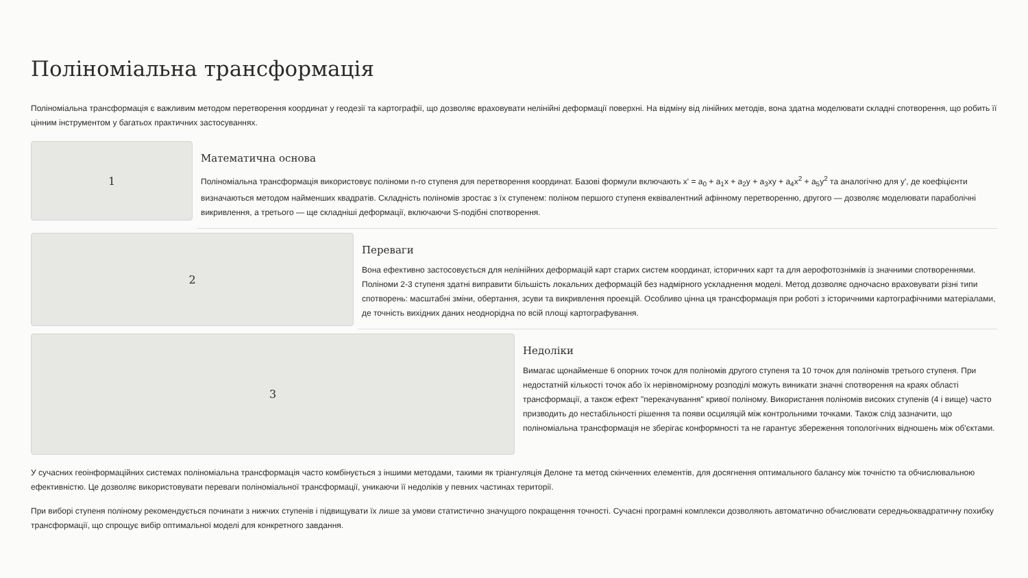Поліноміальна трансформація
Поліноміальна трансформація є важливим методом перетворення координат у геодезії та картографії, що дозволяє враховувати нелінійні деформації поверхні. На відміну від лінійних методів, вона здатна моделювати складні спотворення, що робить її цінним інструментом у багатьох практичних застосуваннях.
1
Математична основа
Поліноміальна трансформація використовує поліноми n-го ступеня для перетворення координат. Базові формули включають x' = a<sub>0</sub> + a<sub>1</sub>x + a<sub>2</sub>y + a<sub>3</sub>xy + a<sub>4</sub>x<sup>2</sup> + a<sub>5</sub>y<sup>2</sup> та аналогічно для y', де коефіцієнти визначаються методом найменших квадратів. Складність поліномів зростає з їх ступенем: поліном першого ступеня еквівалентний афінному перетворенню, другого — дозволяє моделювати параболічні викривлення, а третього — ще складніші деформації, включаючи S-подібні спотворення.
2
Переваги
Вона ефективно застосовується для нелінійних деформацій карт старих систем координат, історичних карт та для аерофотознімків із значними спотвореннями. Поліноми 2-3 ступеня здатні виправити більшість локальних деформацій без надмірного ускладнення моделі. Метод дозволяє одночасно враховувати різні типи спотворень: масштабні зміни, обертання, зсуви та викривлення проекцій. Особливо цінна ця трансформація при роботі з історичними картографічними матеріалами, де точність вихідних даних неоднорідна по всій площі картографування.
3
Недоліки
Вимагає щонайменше 6 опорних точок для поліномів другого ступеня та 10 точок для поліномів третього ступеня. При недостатній кількості точок або їх нерівномірному розподілі можуть виникати значні спотворення на краях області трансформації, а також ефект "перекачування" кривої поліному. Використання поліномів високих ступенів (4 і вище) часто призводить до нестабільності рішення та появи осциляцій між контрольними точками. Також слід зазначити, що поліноміальна трансформація не зберігає конформності та не гарантує збереження топологічних відношень між об'єктами.
У сучасних геоінформаційних системах поліноміальна трансформація часто комбінується з іншими методами, такими як тріангуляція Делоне та метод скінченних елементів, для досягнення оптимального балансу між точністю та обчислювальною ефективністю. Це дозволяє використовувати переваги поліноміальної трансформації, уникаючи її недоліків у певних частинах території.
При виборі ступеня поліному рекомендується починати з нижчих ступенів і підвищувати їх лише за умови статистично значущого покращення точності. Сучасні програмні комплекси дозволяють автоматично обчислювати середньоквадратичну похибку трансформації, що спрощує вибір оптимальної моделі для конкретного завдання.